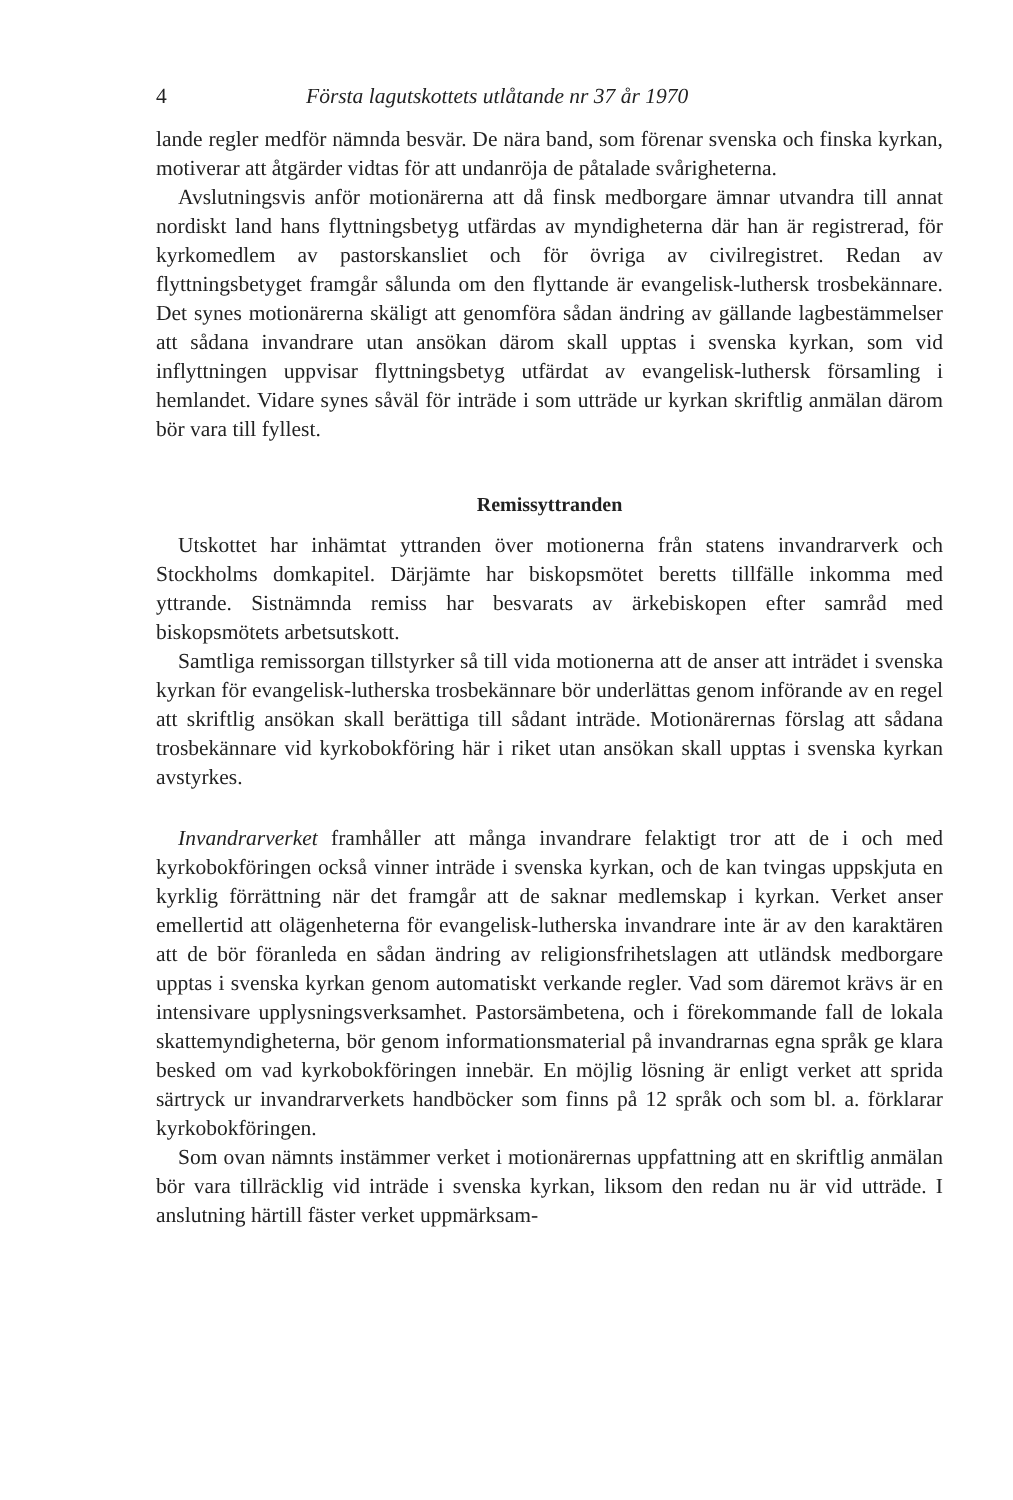4 Första lagutskottets utlåtande nr 37 år 1970
lande regler medför nämnda besvär. De nära band, som förenar svenska och finska kyrkan, motiverar att åtgärder vidtas för att undanröja de påtalade svårigheterna.
Avslutningsvis anför motionärerna att då finsk medborgare ämnar utvandra till annat nordiskt land hans flyttningsbetyg utfärdas av myndigheterna där han är registrerad, för kyrkomedlem av pastorskansliet och för övriga av civilregistret. Redan av flyttningsbetyget framgår sålunda om den flyttande är evangelisk-luthersk trosbekännare. Det synes motionärerna skäligt att genomföra sådan ändring av gällande lagbestämmelser att sådana invandrare utan ansökan därom skall upptas i svenska kyrkan, som vid inflyttningen uppvisar flyttningsbetyg utfärdat av evangelisk-luthersk församling i hemlandet. Vidare synes såväl för inträde i som utträde ur kyrkan skriftlig anmälan därom bör vara till fyllest.
Remissyttranden
Utskottet har inhämtat yttranden över motionerna från statens invandrarverk och Stockholms domkapitel. Därjämte har biskopsmötet beretts tillfälle inkomma med yttrande. Sistnämnda remiss har besvarats av ärkebiskopen efter samråd med biskopsmötets arbetsutskott.
Samtliga remissorgan tillstyrker så till vida motionerna att de anser att inträdet i svenska kyrkan för evangelisk-lutherska trosbekännare bör underlättas genom införande av en regel att skriftlig ansökan skall berättiga till sådant inträde. Motionärernas förslag att sådana trosbekännare vid kyrkobokföring här i riket utan ansökan skall upptas i svenska kyrkan avstyrkes.
Invandrarverket framhåller att många invandrare felaktigt tror att de i och med kyrkobokföringen också vinner inträde i svenska kyrkan, och de kan tvingas uppskjuta en kyrklig förrättning när det framgår att de saknar medlemskap i kyrkan. Verket anser emellertid att olägenheterna för evangelisk-lutherska invandrare inte är av den karaktären att de bör föranleda en sådan ändring av religionsfrihetslagen att utländsk medborgare upptas i svenska kyrkan genom automatiskt verkande regler. Vad som däremot krävs är en intensivare upplysningsverksamhet. Pastorsämbetena, och i förekommande fall de lokala skattemyndigheterna, bör genom informationsmaterial på invandrarnas egna språk ge klara besked om vad kyrkobokföringen innebär. En möjlig lösning är enligt verket att sprida särtryck ur invandrarverkets handböcker som finns på 12 språk och som bl. a. förklarar kyrkobokföringen.
Som ovan nämnts instämmer verket i motionärernas uppfattning att en skriftlig anmälan bör vara tillräcklig vid inträde i svenska kyrkan, liksom den redan nu är vid utträde. I anslutning härtill fäster verket uppmärksam-